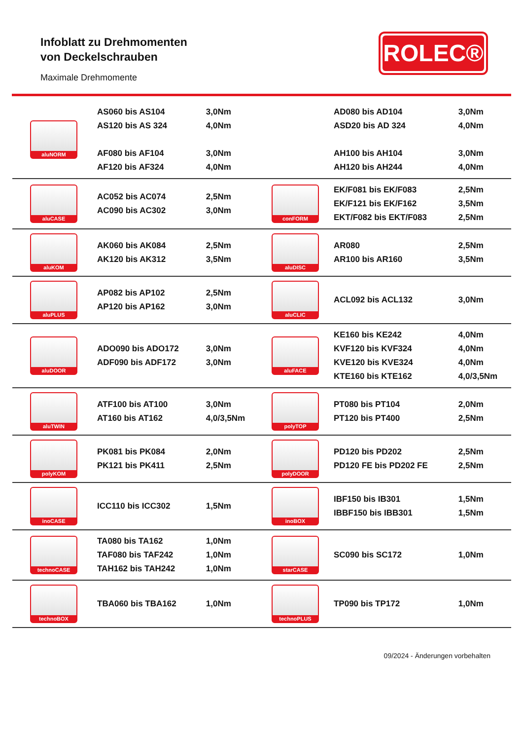Infoblatt zu Drehmomenten
von Deckelschrauben
Maximale Drehmomente
ROLEC®
| aluNORM | AS060 bis AS104 AS120 bis AS 324 AF080 bis AF104 AF120 bis AF324 | 3,0Nm 4,0Nm 3,0Nm 4,0Nm | | AD080 bis AD104 ASD20 bis AD 324 AH100 bis AH104 AH120 bis AH244 | 3,0Nm 4,0Nm 3,0Nm 4,0Nm |
| aluCASE | AC052 bis AC074 AC090 bis AC302 | 2,5Nm 3,0Nm | conFORM | EK/F081 bis EK/F083 EK/F121 bis EK/F162 EKT/F082 bis EKT/F083 | 2,5Nm 3,5Nm 2,5Nm |
| aluKOM | AK060 bis AK084 AK120 bis AK312 | 2,5Nm 3,5Nm | aluDISC | AR080 AR100 bis AR160 | 2,5Nm 3,5Nm |
| aluPLUS | AP082 bis AP102 AP120 bis AP162 | 2,5Nm 3,0Nm | aluCLIC | ACL092 bis ACL132 | 3,0Nm |
| aluDOOR | ADO090 bis ADO172 ADF090 bis ADF172 | 3,0Nm 3,0Nm | aluFACE | KE160 bis KE242 KVF120 bis KVF324 KVE120 bis KVE324 KTE160 bis KTE162 | 4,0Nm 4,0Nm 4,0Nm 4,0/3,5Nm |
| aluTWIN | ATF100 bis AT100 AT160 bis AT162 | 3,0Nm 4,0/3,5Nm | polyTOP | PT080 bis PT104 PT120 bis PT400 | 2,0Nm 2,5Nm |
| polyKOM | PK081 bis PK084 PK121 bis PK411 | 2,0Nm 2,5Nm | polyDOOR | PD120 bis PD202 PD120 FE bis PD202 FE | 2,5Nm 2,5Nm |
| inoCASE | ICC110 bis ICC302 | 1,5Nm | inoBOX | IBF150 bis IB301 IBBF150 bis IBB301 | 1,5Nm 1,5Nm |
| technoCASE | TA080 bis TA162 TAF080 bis TAF242 TAH162 bis TAH242 | 1,0Nm 1,0Nm 1,0Nm | starCASE | SC090 bis SC172 | 1,0Nm |
| technoBOX | TBA060 bis TBA162 | 1,0Nm | technoPLUS | TP090 bis TP172 | 1,0Nm |
09/2024 - Änderungen vorbehalten